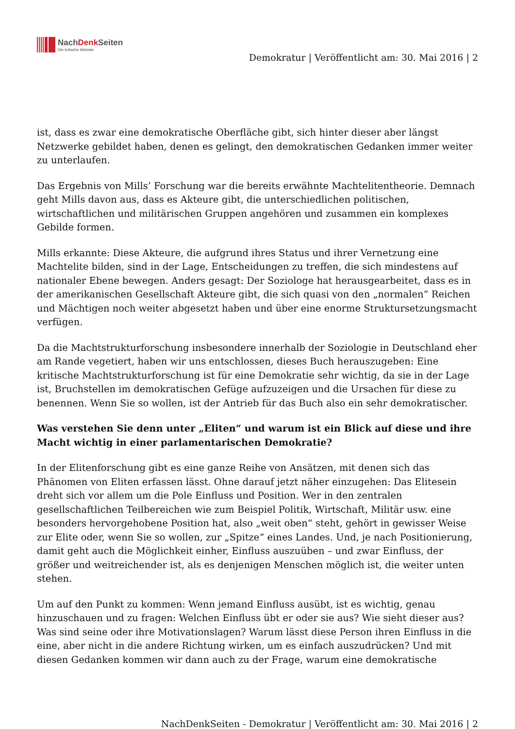NachDenk Seiten
Die kritische Website
Demokratur | Veröffentlicht am: 30. Mai 2016 | 2
ist, dass es zwar eine demokratische Oberfläche gibt, sich hinter dieser aber längst Netzwerke gebildet haben, denen es gelingt, den demokratischen Gedanken immer weiter zu unterlaufen.
Das Ergebnis von Mills’ Forschung war die bereits erwähnte Machtelitentheorie. Demnach geht Mills davon aus, dass es Akteure gibt, die unterschiedlichen politischen, wirtschaftlichen und militärischen Gruppen angehören und zusammen ein komplexes Gebilde formen.
Mills erkannte: Diese Akteure, die aufgrund ihres Status und ihrer Vernetzung eine Machtelite bilden, sind in der Lage, Entscheidungen zu treffen, die sich mindestens auf nationaler Ebene bewegen. Anders gesagt: Der Soziologe hat herausgearbeitet, dass es in der amerikanischen Gesellschaft Akteure gibt, die sich quasi von den „normalen“ Reichen und Mächtigen noch weiter abgesetzt haben und über eine enorme Struktursetzungsmacht verfügen.
Da die Machtstrukturforschung insbesondere innerhalb der Soziologie in Deutschland eher am Rande vegetiert, haben wir uns entschlossen, dieses Buch herauszugeben: Eine kritische Machtstrukturforschung ist für eine Demokratie sehr wichtig, da sie in der Lage ist, Bruchstellen im demokratischen Gefüge aufzuzeigen und die Ursachen für diese zu benennen. Wenn Sie so wollen, ist der Antrieb für das Buch also ein sehr demokratischer.
Was verstehen Sie denn unter „Eliten“ und warum ist ein Blick auf diese und ihre Macht wichtig in einer parlamentarischen Demokratie?
In der Elitenforschung gibt es eine ganze Reihe von Ansätzen, mit denen sich das Phänomen von Eliten erfassen lässt. Ohne darauf jetzt näher einzugehen: Das Elitesein dreht sich vor allem um die Pole Einfluss und Position. Wer in den zentralen gesellschaftlichen Teilbereichen wie zum Beispiel Politik, Wirtschaft, Militär usw. eine besonders hervorgehobene Position hat, also „weit oben“ steht, gehört in gewisser Weise zur Elite oder, wenn Sie so wollen, zur „Spitze“ eines Landes. Und, je nach Positionierung, damit geht auch die Möglichkeit einher, Einfluss auszuüben – und zwar Einfluss, der größer und weitreichender ist, als es denjenigen Menschen möglich ist, die weiter unten stehen.
Um auf den Punkt zu kommen: Wenn jemand Einfluss ausübt, ist es wichtig, genau hinzuschauen und zu fragen: Welchen Einfluss übt er oder sie aus? Wie sieht dieser aus? Was sind seine oder ihre Motivationslagen? Warum lässt diese Person ihren Einfluss in die eine, aber nicht in die andere Richtung wirken, um es einfach auszudrücken? Und mit diesen Gedanken kommen wir dann auch zu der Frage, warum eine demokratische
NachDenkSeiten - Demokratur | Veröffentlicht am: 30. Mai 2016 | 2